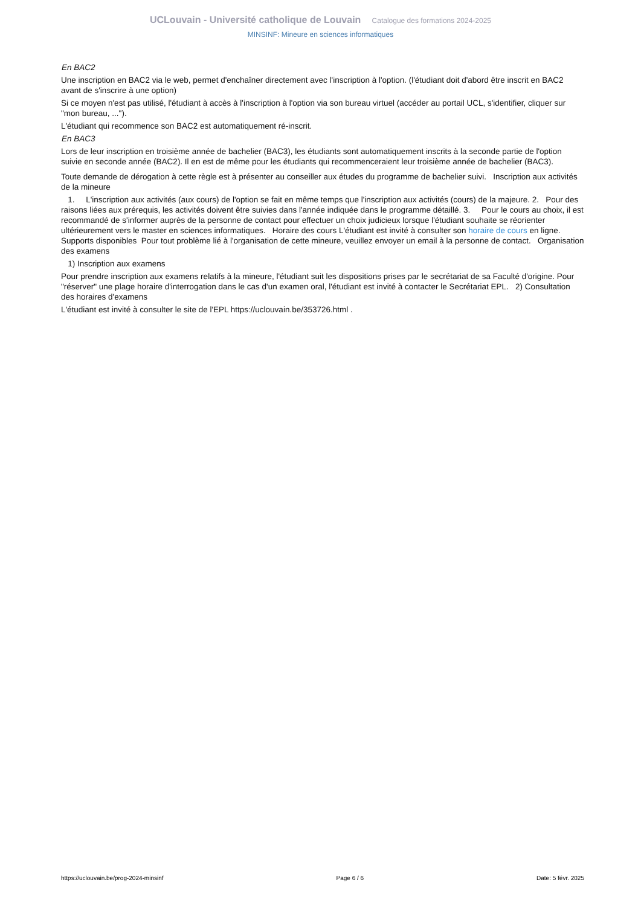UCLouvain - Université catholique de Louvain Catalogue des formations 2024-2025
MINSINF: Mineure en sciences informatiques
En BAC2
Une inscription en BAC2 via le web, permet d'enchaîner directement avec l'inscription à l'option. (l'étudiant doit d'abord être inscrit en BAC2 avant de s'inscrire à une option)
Si ce moyen n'est pas utilisé, l'étudiant à accès à l'inscription à l'option via son bureau virtuel (accéder au portail UCL, s'identifier, cliquer sur "mon bureau, ...").
L'étudiant qui recommence son BAC2 est automatiquement ré-inscrit.
En BAC3
Lors de leur inscription en troisième année de bachelier (BAC3), les étudiants sont automatiquement inscrits à la seconde partie de l'option suivie en seconde année (BAC2). Il en est de même pour les étudiants qui recommenceraient leur troisième année de bachelier (BAC3).
Toute demande de dérogation à cette règle est à présenter au conseiller aux études du programme de bachelier suivi. Inscription aux activités de la mineure
1. L'inscription aux activités (aux cours) de l'option se fait en même temps que l'inscription aux activités (cours) de la majeure. 2. Pour des raisons liées aux prérequis, les activités doivent être suivies dans l'année indiquée dans le programme détaillé. 3. Pour le cours au choix, il est recommandé de s'informer auprès de la personne de contact pour effectuer un choix judicieux lorsque l'étudiant souhaite se réorienter ultérieurement vers le master en sciences informatiques. Horaire des cours L'étudiant est invité à consulter son horaire de cours en ligne. Supports disponibles Pour tout problème lié à l'organisation de cette mineure, veuillez envoyer un email à la personne de contact. Organisation des examens
1) Inscription aux examens
Pour prendre inscription aux examens relatifs à la mineure, l'étudiant suit les dispositions prises par le secrétariat de sa Faculté d'origine. Pour "réserver" une plage horaire d'interrogation dans le cas d'un examen oral, l'étudiant est invité à contacter le Secrétariat EPL. 2) Consultation des horaires d'examens
L'étudiant est invité à consulter le site de l'EPL https://uclouvain.be/353726.html .
https://uclouvain.be/prog-2024-minsinf Page 6 / 6 Date: 5 févr. 2025